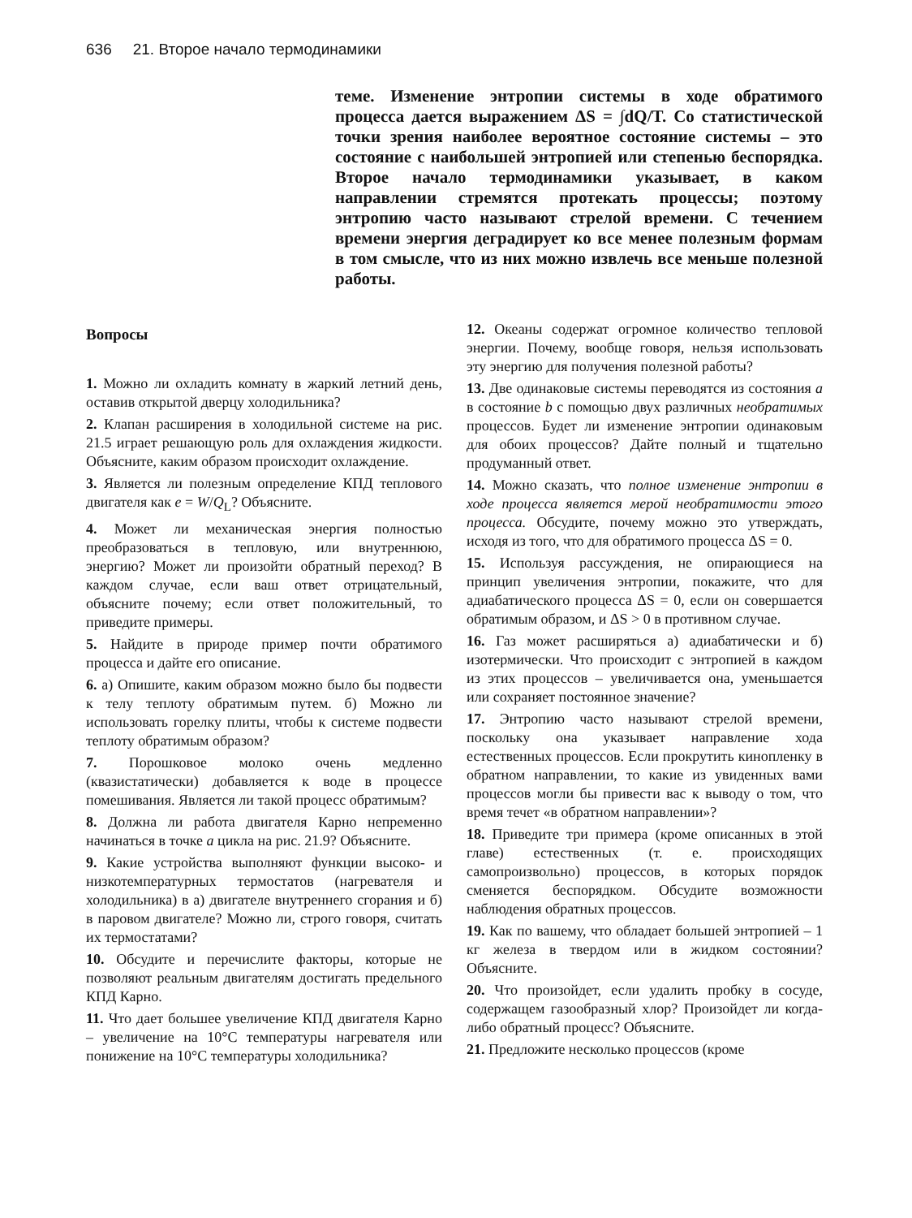636 21. Второе начало термодинамики
теме. Изменение энтропии системы в ходе обратимого процесса дается выражением ΔS = ∫dQ/T. Со статистической точки зрения наиболее вероятное состояние системы – это состояние с наибольшей энтропией или степенью беспорядка. Второе начало термодинамики указывает, в каком направлении стремятся протекать процессы; поэтому энтропию часто называют стрелой времени. С течением времени энергия деградирует ко все менее полезным формам в том смысле, что из них можно извлечь все меньше полезной работы.
Вопросы
1. Можно ли охладить комнату в жаркий летний день, оставив открытой дверцу холодильника?
2. Клапан расширения в холодильной системе на рис. 21.5 играет решающую роль для охлаждения жидкости. Объясните, каким образом происходит охлаждение.
3. Является ли полезным определение КПД теплового двигателя как e = W/Q<sub>L</sub>? Объясните.
4. Может ли механическая энергия полностью преобразоваться в тепловую, или внутреннюю, энергию? Может ли произойти обратный переход? В каждом случае, если ваш ответ отрицательный, объясните почему; если ответ положительный, то приведите примеры.
5. Найдите в природе пример почти обратимого процесса и дайте его описание.
6. а) Опишите, каким образом можно было бы подвести к телу теплоту обратимым путем. б) Можно ли использовать горелку плиты, чтобы к системе подвести теплоту обратимым образом?
7. Порошковое молоко очень медленно (квазистатически) добавляется к воде в процессе помешивания. Является ли такой процесс обратимым?
8. Должна ли работа двигателя Карно непременно начинаться в точке a цикла на рис. 21.9? Объясните.
9. Какие устройства выполняют функции высоко- и низкотемпературных термостатов (нагревателя и холодильника) в а) двигателе внутреннего сгорания и б) в паровом двигателе? Можно ли, строго говоря, считать их термостатами?
10. Обсудите и перечислите факторы, которые не позволяют реальным двигателям достигать предельного КПД Карно.
11. Что дает большее увеличение КПД двигателя Карно – увеличение на 10°C температуры нагревателя или понижение на 10°C температуры холодильника?
12. Океаны содержат огромное количество тепловой энергии. Почему, вообще говоря, нельзя использовать эту энергию для получения полезной работы?
13. Две одинаковые системы переводятся из состояния a в состояние b с помощью двух различных необратимых процессов. Будет ли изменение энтропии одинаковым для обоих процессов? Дайте полный и тщательно продуманный ответ.
14. Можно сказать, что полное изменение энтропии в ходе процесса является мерой необратимости этого процесса. Обсудите, почему можно это утверждать, исходя из того, что для обратимого процесса ΔS = 0.
15. Используя рассуждения, не опирающиеся на принцип увеличения энтропии, покажите, что для адиабатического процесса ΔS = 0, если он совершается обратимым образом, и ΔS > 0 в противном случае.
16. Газ может расширяться а) адиабатически и б) изотермически. Что происходит с энтропией в каждом из этих процессов – увеличивается она, уменьшается или сохраняет постоянное значение?
17. Энтропию часто называют стрелой времени, поскольку она указывает направление хода естественных процессов. Если прокрутить кинопленку в обратном направлении, то какие из увиденных вами процессов могли бы привести вас к выводу о том, что время течет «в обратном направлении»?
18. Приведите три примера (кроме описанных в этой главе) естественных (т. е. происходящих самопроизвольно) процессов, в которых порядок сменяется беспорядком. Обсудите возможности наблюдения обратных процессов.
19. Как по вашему, что обладает большей энтропией – 1 кг железа в твердом или в жидком состоянии? Объясните.
20. Что произойдет, если удалить пробку в сосуде, содержащем газообразный хлор? Произойдет ли когда-либо обратный процесс? Объясните.
21. Предложите несколько процессов (кроме